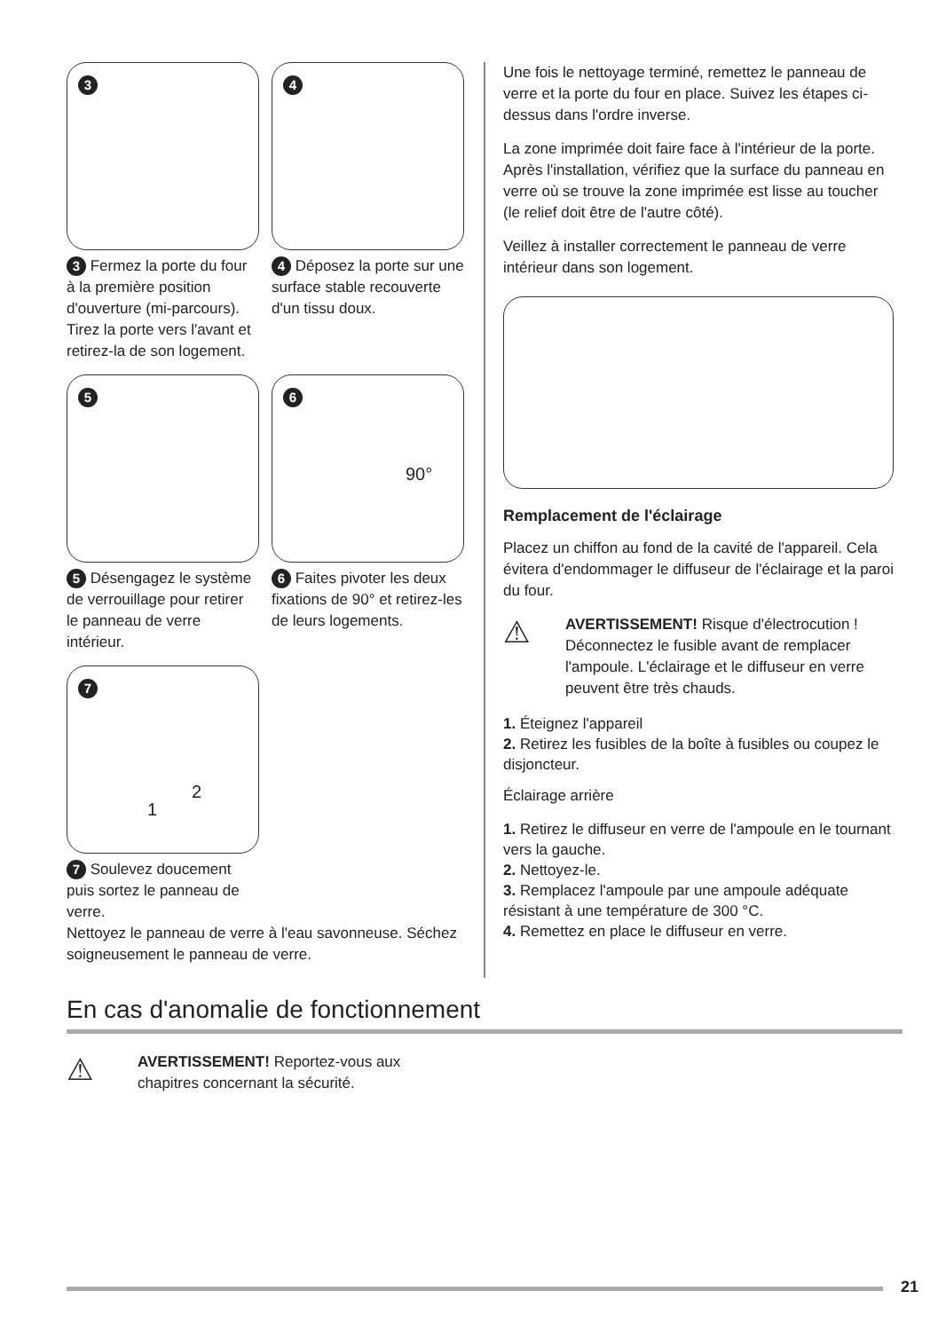3
3 Fermez la porte du four à la première position d'ouverture (mi-parcours). Tirez la porte vers l'avant et retirez-la de son logement.
4
4 Déposez la porte sur une surface stable recouverte d'un tissu doux.
5
5 Désengagez le système de verrouillage pour retirer le panneau de verre intérieur.
6
90°
6 Faites pivoter les deux fixations de 90° et retirez-les de leurs logements.
7
1
2
7 Soulevez doucement puis sortez le panneau de verre.
Nettoyez le panneau de verre à l'eau savonneuse. Séchez soigneusement le panneau de verre.
Une fois le nettoyage terminé, remettez le panneau de verre et la porte du four en place. Suivez les étapes ci-dessus dans l'ordre inverse.
La zone imprimée doit faire face à l'intérieur de la porte. Après l'installation, vérifiez que la surface du panneau en verre où se trouve la zone imprimée est lisse au toucher (le relief doit être de l'autre côté).
Veillez à installer correctement le panneau de verre intérieur dans son logement.
Remplacement de l'éclairage
Placez un chiffon au fond de la cavité de l'appareil. Cela évitera d'endommager le diffuseur de l'éclairage et la paroi du four.
⚠
AVERTISSEMENT! Risque d'électrocution ! Déconnectez le fusible avant de remplacer l'ampoule. L'éclairage et le diffuseur en verre peuvent être très chauds.
1. Éteignez l'appareil
2. Retirez les fusibles de la boîte à fusibles ou coupez le disjoncteur.
Éclairage arrière
1. Retirez le diffuseur en verre de l'ampoule en le tournant vers la gauche.
2. Nettoyez-le.
3. Remplacez l'ampoule par une ampoule adéquate résistant à une température de 300 °C.
4. Remettez en place le diffuseur en verre.
En cas d'anomalie de fonctionnement
⚠
AVERTISSEMENT! Reportez-vous aux
chapitres concernant la sécurité.
21